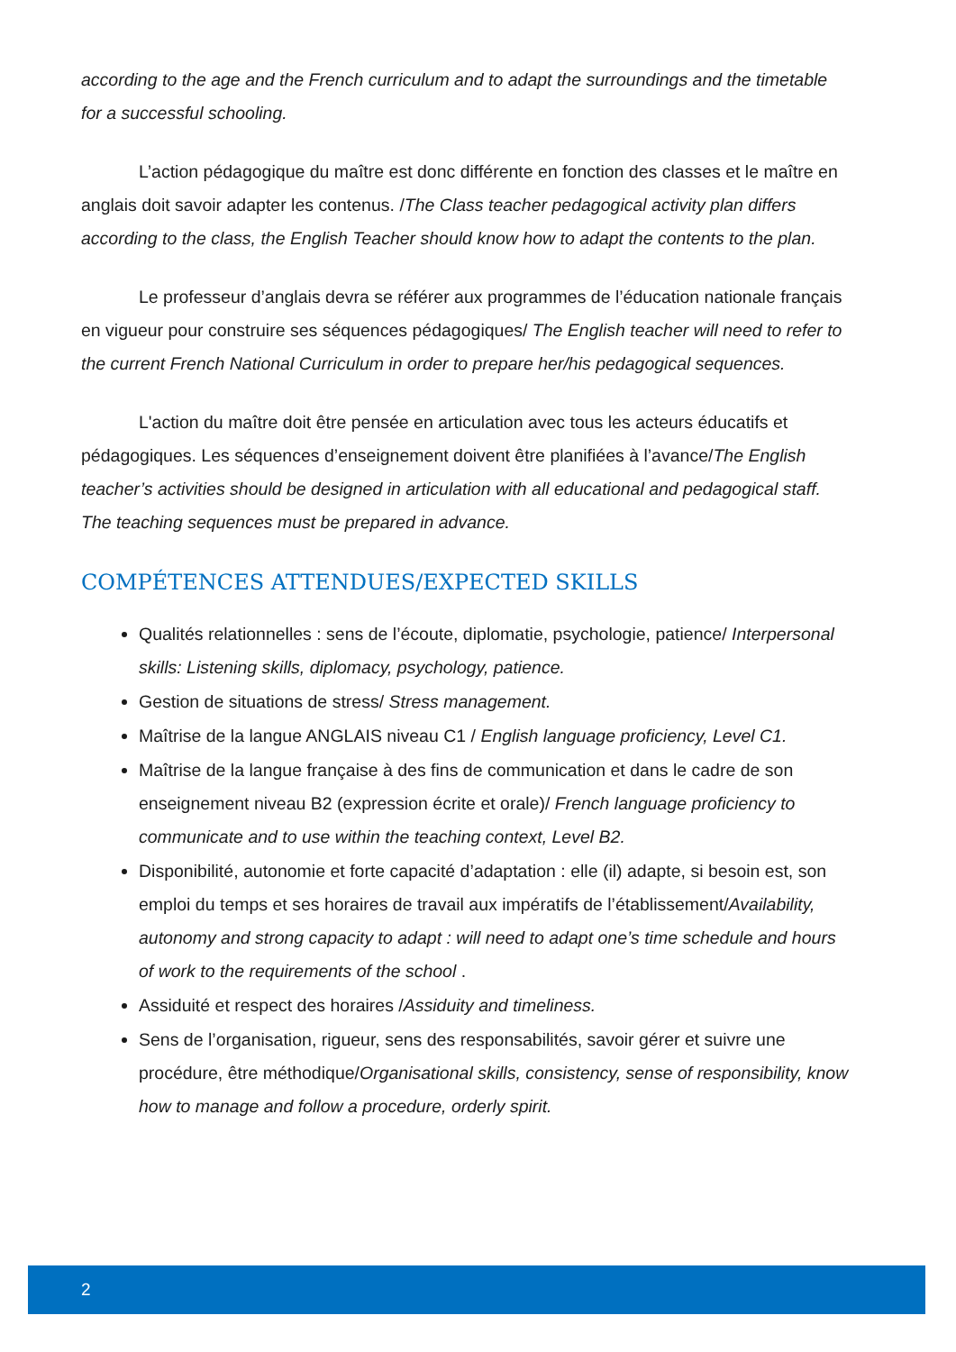according to the age and the French curriculum and to adapt the surroundings and the timetable for a successful schooling.
L’action pédagogique du maître est donc différente en fonction des classes et le maître en anglais doit savoir adapter les contenus. /The Class teacher pedagogical activity plan differs according to the class, the English Teacher should know how to adapt the contents to the plan.
Le professeur d’anglais devra se référer aux programmes de l’éducation nationale français en vigueur pour construire ses séquences pédagogiques/ The English teacher will need to refer to the current French National Curriculum in order to prepare her/his pedagogical sequences.
L'action du maître doit être pensée en articulation avec tous les acteurs éducatifs et pédagogiques. Les séquences d’enseignement doivent être planifiées à l’avance/The English teacher’s activities should be designed in articulation with all educational and pedagogical staff. The teaching sequences must be prepared in advance.
COMPÉTENCES ATTENDUES/EXPECTED SKILLS
Qualités relationnelles : sens de l’écoute, diplomatie, psychologie, patience/ Interpersonal skills: Listening skills, diplomacy, psychology, patience.
Gestion de situations de stress/ Stress management.
Maîtrise de la langue ANGLAIS niveau C1 / English language proficiency, Level C1.
Maîtrise de la langue française à des fins de communication et dans le cadre de son enseignement niveau B2 (expression écrite et orale)/ French language proficiency to communicate and to use within the teaching context, Level B2.
Disponibilité, autonomie et forte capacité d’adaptation : elle (il) adapte, si besoin est, son emploi du temps et ses horaires de travail aux impératifs de l’établissement/Availability, autonomy and strong capacity to adapt : will need to adapt one’s time schedule and hours of work to the requirements of the school .
Assiduité et respect des horaires /Assiduity and timeliness.
Sens de l’organisation, rigueur, sens des responsabilités, savoir gérer et suivre une procédure, être méthodique/Organisational skills, consistency, sense of responsibility, know how to manage and follow a procedure, orderly spirit.
2